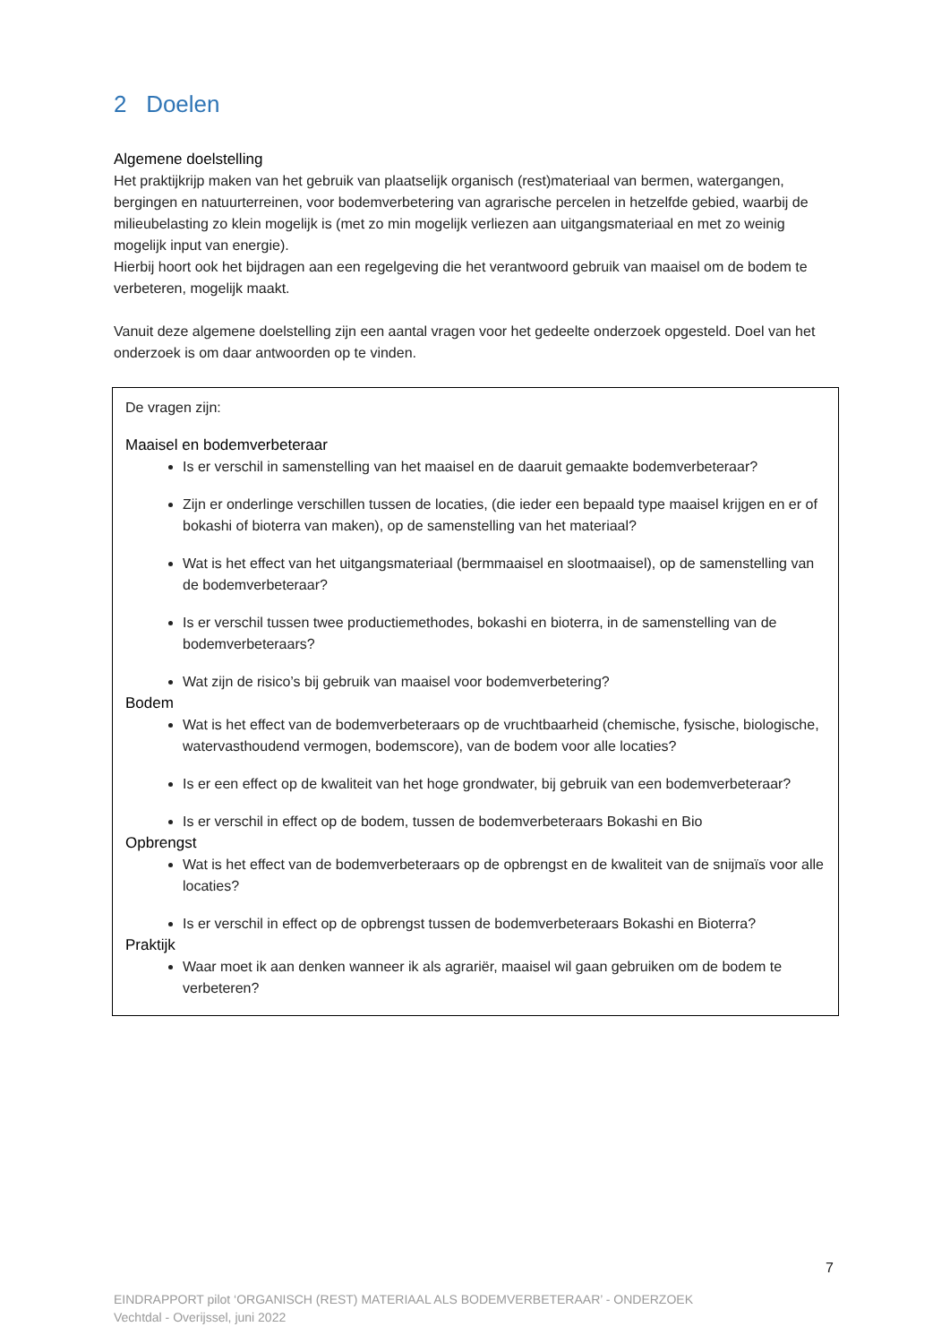2 Doelen
Algemene doelstelling
Het praktijkrijp maken van het gebruik van plaatselijk organisch (rest)materiaal van bermen, watergangen, bergingen en natuurterreinen, voor bodemverbetering van agrarische percelen in hetzelfde gebied, waarbij de milieubelasting zo klein mogelijk is (met zo min mogelijk verliezen aan uitgangsmateriaal en met zo weinig mogelijk input van energie).
Hierbij hoort ook het bijdragen aan een regelgeving die het verantwoord gebruik van maaisel om de bodem te verbeteren, mogelijk maakt.
Vanuit deze algemene doelstelling zijn een aantal vragen voor het gedeelte onderzoek opgesteld. Doel van het onderzoek is om daar antwoorden op te vinden.
De vragen zijn:
Maaisel en bodemverbeteraar
Is er verschil in samenstelling van het maaisel en de daaruit gemaakte bodemverbeteraar?
Zijn er onderlinge verschillen tussen de locaties, (die ieder een bepaald type maaisel krijgen en er of bokashi of bioterra van maken), op de samenstelling van het materiaal?
Wat is het effect van het uitgangsmateriaal (bermmaaisel en slootmaaisel), op de samenstelling van de bodemverbeteraar?
Is er verschil tussen twee productiemethodes, bokashi en bioterra, in de samenstelling van de bodemverbeteraars?
Wat zijn de risico’s bij gebruik van maaisel voor bodemverbetering?
Bodem
Wat is het effect van de bodemverbeteraars op de vruchtbaarheid (chemische, fysische, biologische, watervasthoudend vermogen, bodemscore), van de bodem voor alle locaties?
Is er een effect op de kwaliteit van het hoge grondwater, bij gebruik van een bodemverbeteraar?
Is er verschil in effect op de bodem, tussen de bodemverbeteraars Bokashi en Bio
Opbrengst
Wat is het effect van de bodemverbeteraars op de opbrengst en de kwaliteit van de snijmaïs voor alle locaties?
Is er verschil in effect op de opbrengst tussen de bodemverbeteraars Bokashi en Bioterra?
Praktijk
Waar moet ik aan denken wanneer ik als agrariër, maaisel wil gaan gebruiken om de bodem te verbeteren?
7
EINDRAPPORT pilot ‘ORGANISCH (REST) MATERIAAL ALS BODEMVERBETERAAR’ - ONDERZOEK
Vechtdal - Overijssel, juni 2022